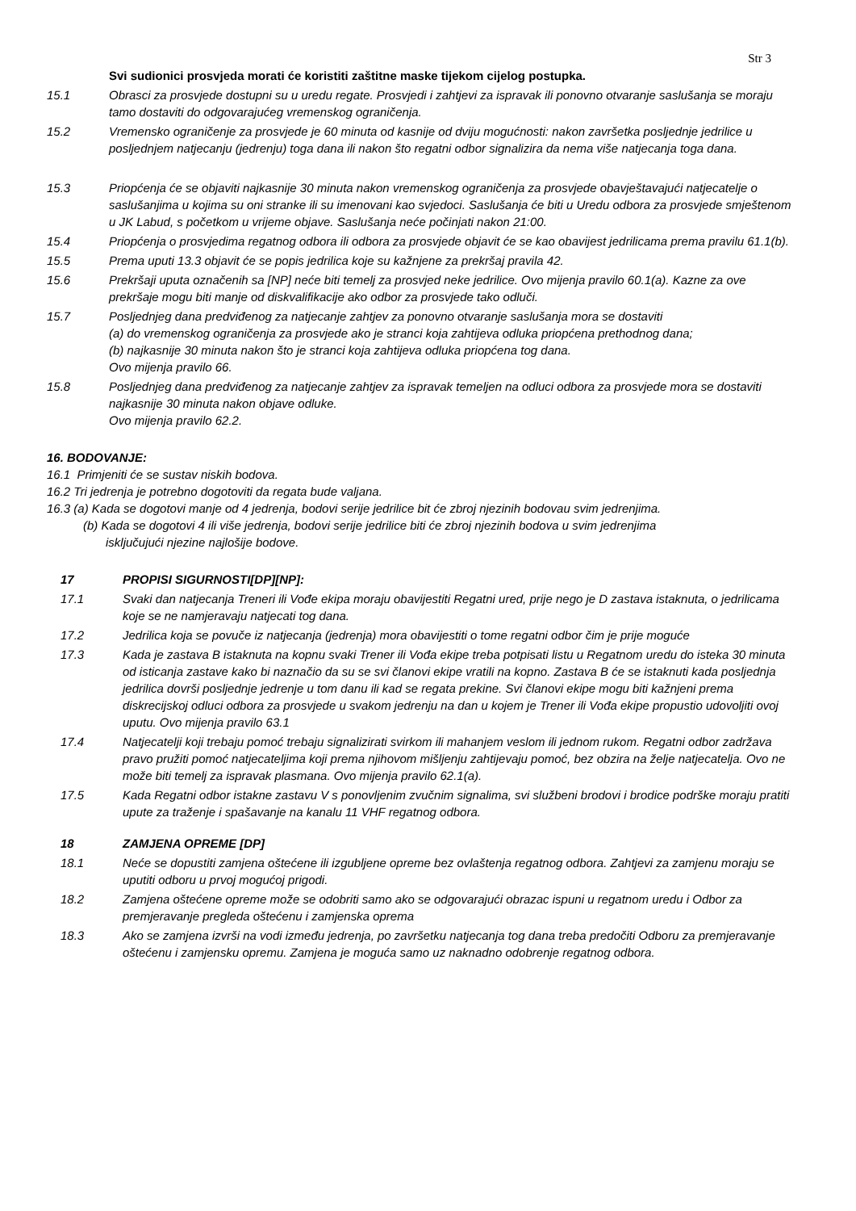Str 3
Svi sudionici prosvjeda morati će koristiti zaštitne maske tijekom cijelog postupka.
15.1 Obrasci za prosvjede dostupni su u uredu regate. Prosvjedi i zahtjevi za ispravak ili ponovno otvaranje saslušanja se moraju tamo dostaviti do odgovarajućeg vremenskog ograničenja.
15.2 Vremensko ograničenje za prosvjede je 60 minuta od kasnije od dviju mogućnosti: nakon završetka posljednje jedrilice u posljednjem natjecanju (jedrenju) toga dana ili nakon što regatni odbor signalizira da nema više natjecanja toga dana.
15.3 Priopćenja će se objaviti najkasnije 30 minuta nakon vremenskog ograničenja za prosvjede obavještavajući natjecatelje o saslušanjima u kojima su oni stranke ili su imenovani kao svjedoci. Saslušanja će biti u Uredu odbora za prosvjede smještenom u JK Labud, s početkom u vrijeme objave. Saslušanja neće počinjati nakon 21:00.
15.4 Priopćenja o prosvjedima regatnog odbora ili odbora za prosvjede objavit će se kao obavijest jedrilicama prema pravilu 61.1(b).
15.5 Prema uputi 13.3 objavit će se popis jedrilica koje su kažnjene za prekršaj pravila 42.
15.6 Prekršaji uputa označenih sa [NP] neće biti temelj za prosvjed neke jedrilice. Ovo mijenja pravilo 60.1(a). Kazne za ove prekršaje mogu biti manje od diskvalifikacije ako odbor za prosvjede tako odluči.
15.7 Posljednjeg dana predviđenog za natjecanje zahtjev za ponovno otvaranje saslušanja mora se dostaviti
(a) do vremenskog ograničenja za prosvjede ako je stranci koja zahtijeva odluka priopćena prethodnog dana;
(b) najkasnije 30 minuta nakon što je stranci koja zahtijeva odluka priopćena tog dana.
Ovo mijenja pravilo 66.
15.8 Posljednjeg dana predviđenog za natjecanje zahtjev za ispravak temeljen na odluci odbora za prosvjede mora se dostaviti najkasnije 30 minuta nakon objave odluke.
Ovo mijenja pravilo 62.2.
16. BODOVANJE:
16.1 Primjeniti će se sustav niskih bodova.
16.2 Tri jedrenja je potrebno dogotoviti da regata bude valjana.
16.3 (a) Kada se dogotovi manje od 4 jedrenja, bodovi serije jedrilice bit će zbroj njezinih bodovau svim jedrenjima.
(b) Kada se dogotovi 4 ili više jedrenja, bodovi serije jedrilice biti će zbroj njezinih bodova u svim jedrenjima
isključujući njezine najlošije bodove.
17 PROPISI SIGURNOSTI[DP][NP]:
17.1 Svaki dan natjecanja Treneri ili Vođe ekipa moraju obavijestiti Regatni ured, prije nego je D zastava istaknuta, o jedrilicama koje se ne namjeravaju natjecati tog dana.
17.2 Jedrilica koja se povuče iz natjecanja (jedrenja) mora obavijestiti o tome regatni odbor čim je prije moguće
17.3 Kada je zastava B istaknuta na kopnu svaki Trener ili Vođa ekipe treba potpisati listu u Regatnom uredu do isteka 30 minuta od isticanja zastave kako bi naznačio da su se svi članovi ekipe vratili na kopno. Zastava B će se istaknuti kada posljednja jedrilica dovrši posljednje jedrenje u tom danu ili kad se regata prekine. Svi članovi ekipe mogu biti kažnjeni prema diskrecijskoj odluci odbora za prosvjede u svakom jedrenju na dan u kojem je Trener ili Vođa ekipe propustio udovoljiti ovoj uputu. Ovo mijenja pravilo 63.1
17.4 Natjecatelji koji trebaju pomoć trebaju signalizirati svirkom ili mahanjem veslom ili jednom rukom. Regatni odbor zadržava pravo pružiti pomoć natjecateljima koji prema njihovom mišljenju zahtijevaju pomoć, bez obzira na želje natjecatelja. Ovo ne može biti temelj za ispravak plasmana. Ovo mijenja pravilo 62.1(a).
17.5 Kada Regatni odbor istakne zastavu V s ponovljenim zvučnim signalima, svi službeni brodovi i brodice podrške moraju pratiti upute za traženje i spašavanje na kanalu 11 VHF regatnog odbora.
18 ZAMJENA OPREME [DP]
18.1 Neće se dopustiti zamjena oštećene ili izgubljene opreme bez ovlaštenja regatnog odbora. Zahtjevi za zamjenu moraju se uputiti odboru u prvoj mogućoj prigodi.
18.2 Zamjena oštećene opreme može se odobriti samo ako se odgovarajući obrazac ispuni u regatnom uredu i Odbor za premjeravanje pregleda oštećenu i zamjenska oprema
18.3 Ako se zamjena izvrši na vodi između jedrenja, po završetku natjecanja tog dana treba predočiti Odboru za premjeravanje oštećenu i zamjensku opremu. Zamjena je moguća samo uz naknadno odobrenje regatnog odbora.